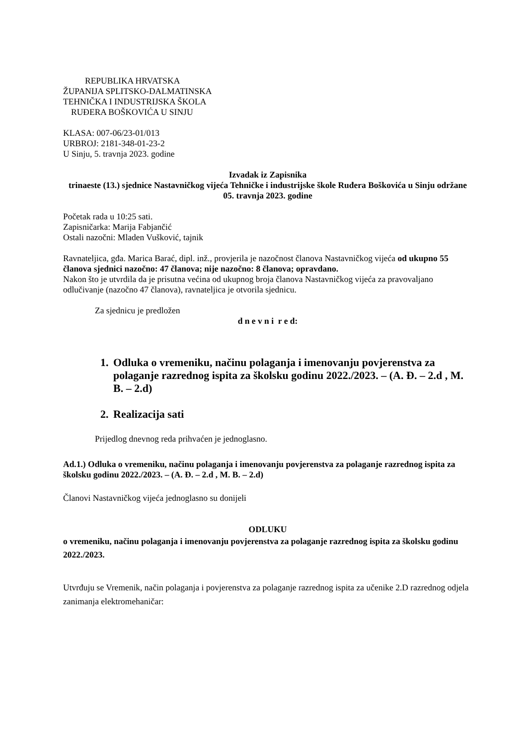REPUBLIKA HRVATSKA
ŽUPANIJA SPLITSKO-DALMATINSKA
TEHNIČKA I INDUSTRIJSKA ŠKOLA
RUĐERA BOŠKOVIĆA U SINJU
KLASA: 007-06/23-01/013
URBROJ: 2181-348-01-23-2
U Sinju, 5. travnja 2023. godine
Izvadak iz Zapisnika
trinaeste (13.) sjednice Nastavničkog vijeća Tehničke i industrijske škole Ruđera Boškovića u Sinju održane 05. travnja 2023. godine
Početak rada u 10:25 sati.
Zapisničarka: Marija Fabjančić
Ostali nazočni: Mladen Vušković, tajnik
Ravnateljica, gđa. Marica Barać, dipl. inž., provjerila je nazočnost članova Nastavničkog vijeća od ukupno 55 članova sjednici nazočno: 47 članova; nije nazočno: 8 članova; opravdano.
Nakon što je utvrdila da je prisutna većina od ukupnog broja članova Nastavničkog vijeća za pravovaljano odlučivanje (nazočno 47 članova), ravnateljica je otvorila sjednicu.
Za sjednicu je predložen
d n e v n i r e d:
1. Odluka o vremeniku, načinu polaganja i imenovanju povjerenstva za polaganje razrednog ispita za školsku godinu 2022./2023. – (A. Đ. – 2.d , M. B. – 2.d)
2. Realizacija sati
Prijedlog dnevnog reda prihvaćen je jednoglasno.
Ad.1.) Odluka o vremeniku, načinu polaganja i imenovanju povjerenstva za polaganje razrednog ispita za školsku godinu 2022./2023. – (A. Đ. – 2.d , M. B. – 2.d)
Članovi Nastavničkog vijeća jednoglasno su donijeli
ODLUKU
o vremeniku, načinu polaganja i imenovanju povjerenstva za polaganje razrednog ispita za školsku godinu 2022./2023.
Utvrđuju se Vremenik, način polaganja i povjerenstva za polaganje razrednog ispita za učenike 2.D razrednog odjela zanimanja elektromehaničar: